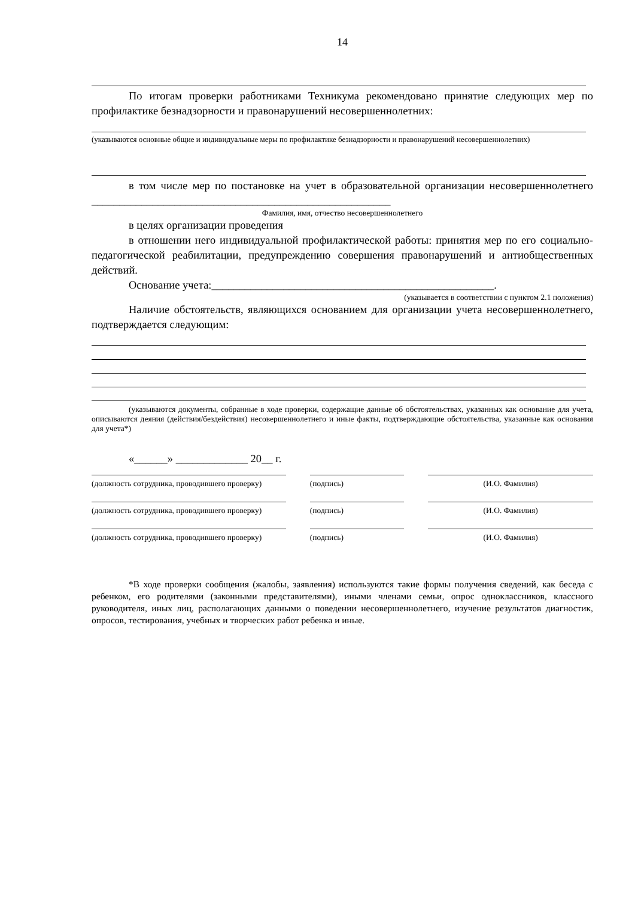14
По итогам проверки работниками Техникума рекомендовано принятие следующих мер по профилактике безнадзорности и правонарушений несовершеннолетних:
(указываются основные общие и индивидуальные меры по профилактике безнадзорности и правонарушений несовершеннолетних)
в том числе мер по постановке на учет в образовательной организации несовершеннолетнего ______________________________________________________
Фамилия, имя, отчество несовершеннолетнего
в целях организации проведения
в отношении него индивидуальной профилактической работы: принятия мер по его социально-педагогической реабилитации, предупреждению совершения правонарушений и антиобщественных действий.
Основание учета:___________________________________________________.
(указывается в соответствии с пунктом 2.1 положения)
Наличие обстоятельств, являющихся основанием для организации учета несовершеннолетнего, подтверждается следующим:
(указываются документы, собранные в ходе проверки, содержащие данные об обстоятельствах, указанных как основание для учета, описываются деяния (действия/бездействия) несовершеннолетнего и иные факты, подтверждающие обстоятельства, указанные как основания для учета*)
«______» _____________ 20__ г.
(должность сотрудника, проводившего проверку)
(подпись) (И.О. Фамилия)
(должность сотрудника, проводившего проверку)
(подпись) (И.О. Фамилия)
(должность сотрудника, проводившего проверку)
(подпись) (И.О. Фамилия)
*В ходе проверки сообщения (жалобы, заявления) используются такие формы получения сведений, как беседа с ребенком, его родителями (законными представителями), иными членами семьи, опрос одноклассников, классного руководителя, иных лиц, располагающих данными о поведении несовершеннолетнего, изучение результатов диагностик, опросов, тестирования, учебных и творческих работ ребенка и иные.